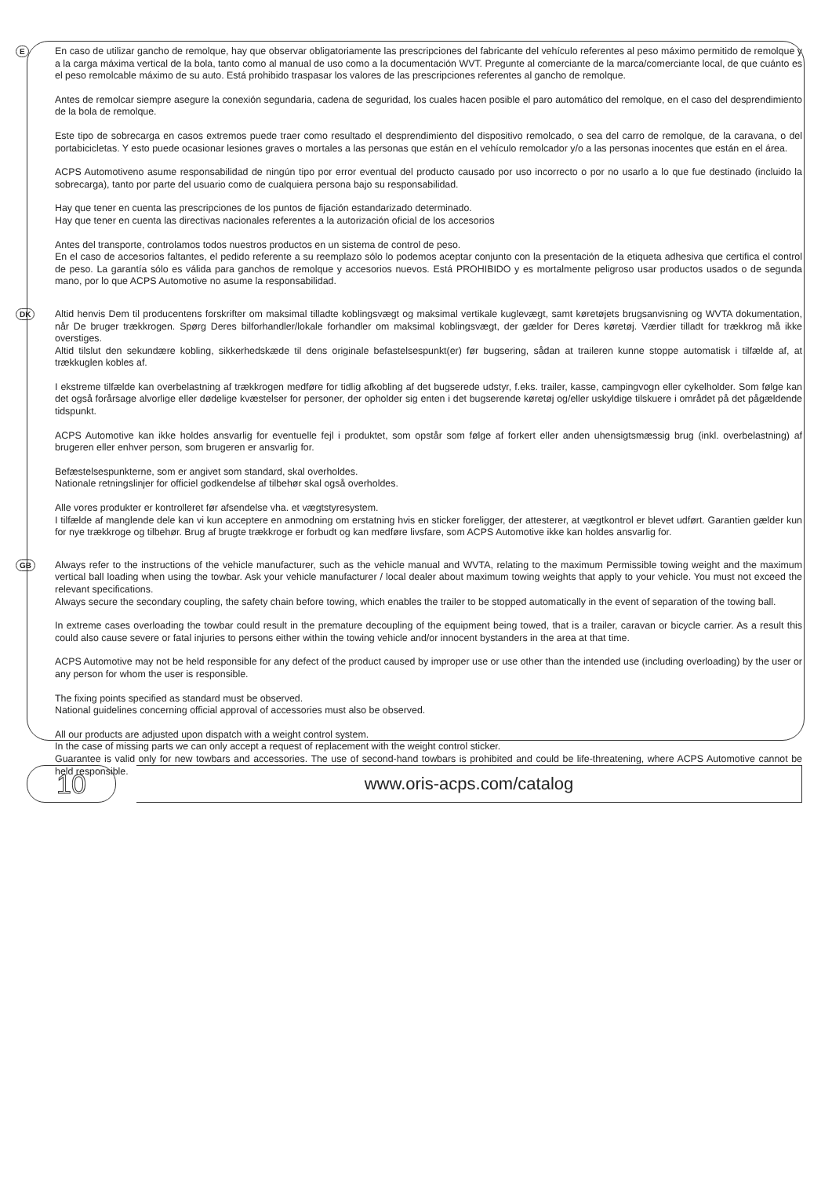E
En caso de utilizar gancho de remolque, hay que observar obligatoriamente las prescripciones del fabricante del vehículo referentes al peso máximo permitido de remolque y a la carga máxima vertical de la bola, tanto como al manual de uso como a la documentación WVT. Pregunte al comerciante de la marca/comerciante local, de que cuánto es el peso remolcable máximo de su auto. Está prohibido traspasar los valores de las prescripciones referentes al gancho de remolque.
Antes de remolcar siempre asegure la conexión segundaria, cadena de seguridad, los cuales hacen posible el paro automático del remolque, en el caso del desprendimiento de la bola de remolque.
Este tipo de sobrecarga en casos extremos puede traer como resultado el desprendimiento del dispositivo remolcado, o sea del carro de remolque, de la caravana, o del portabicicletas. Y esto puede ocasionar lesiones graves o mortales a las personas que están en el vehículo remolcador y/o a las personas inocentes que están en el área.
ACPS Automotiveno asume responsabilidad de ningún tipo por error eventual del producto causado por uso incorrecto o por no usarlo a lo que fue destinado (incluido la sobrecarga), tanto por parte del usuario como de cualquiera persona bajo su responsabilidad.
Hay que tener en cuenta las prescripciones de los puntos de fijación estandarizado determinado.
Hay que tener en cuenta las directivas nacionales referentes a la autorización oficial de los accesorios
Antes del transporte, controlamos todos nuestros productos en un sistema de control de peso.
En el caso de accesorios faltantes, el pedido referente a su reemplazo sólo lo podemos aceptar conjunto con la presentación de la etiqueta adhesiva que certifica el control de peso. La garantía sólo es válida para ganchos de remolque y accesorios nuevos. Está PROHIBIDO y es mortalmente peligroso usar productos usados o de segunda mano, por lo que ACPS Automotive no asume la responsabilidad.
DK
Altid henvis Dem til producentens forskrifter om maksimal tilladte koblingsvægt og maksimal vertikale kuglevægt, samt køretøjets brugsanvisning og WVTA dokumentation, når De bruger trækkrogen. Spørg Deres bilforhandler/lokale forhandler om maksimal koblingsvægt, der gælder for Deres køretøj. Værdier tilladt for trækkrog må ikke overstiges.
Altid tilslut den sekundære kobling, sikkerhedskæde til dens originale befastelsespunkt(er) før bugsering, sådan at traileren kunne stoppe automatisk i tilfælde af, at trækkuglen kobles af.
I ekstreme tilfælde kan overbelastning af trækkrogen medføre for tidlig afkobling af det bugserede udstyr, f.eks. trailer, kasse, campingvogn eller cykelholder. Som følge kan det også forårsage alvorlige eller dødelige kvæstelser for personer, der opholder sig enten i det bugserende køretøj og/eller uskyldige tilskuere i området på det pågældende tidspunkt.
ACPS Automotive kan ikke holdes ansvarlig for eventuelle fejl i produktet, som opstår som følge af forkert eller anden uhensigtsmæssig brug (inkl. overbelastning) af brugeren eller enhver person, som brugeren er ansvarlig for.
Befæstelsespunkterne, som er angivet som standard, skal overholdes.
Nationale retningslinjer for officiel godkendelse af tilbehør skal også overholdes.
Alle vores produkter er kontrolleret før afsendelse vha. et vægtstyresystem.
I tilfælde af manglende dele kan vi kun acceptere en anmodning om erstatning hvis en sticker foreligger, der attesterer, at vægtkontrol er blevet udført. Garantien gælder kun for nye trækkroge og tilbehør. Brug af brugte trækkroge er forbudt og kan medføre livsfare, som ACPS Automotive ikke kan holdes ansvarlig for.
GB
Always refer to the instructions of the vehicle manufacturer, such as the vehicle manual and WVTA, relating to the maximum Permissible towing weight and the maximum vertical ball loading when using the towbar. Ask your vehicle manufacturer / local dealer about maximum towing weights that apply to your vehicle. You must not exceed the relevant specifications.
Always secure the secondary coupling, the safety chain before towing, which enables the trailer to be stopped automatically in the event of separation of the towing ball.
In extreme cases overloading the towbar could result in the premature decoupling of the equipment being towed, that is a trailer, caravan or bicycle carrier. As a result this could also cause severe or fatal injuries to persons either within the towing vehicle and/or innocent bystanders in the area at that time.
ACPS Automotive may not be held responsible for any defect of the product caused by improper use or use other than the intended use (including overloading) by the user or any person for whom the user is responsible.
The fixing points specified as standard must be observed.
National guidelines concerning official approval of accessories must also be observed.
All our products are adjusted upon dispatch with a weight control system.
In the case of missing parts we can only accept a request of replacement with the weight control sticker.
Guarantee is valid only for new towbars and accessories. The use of second-hand towbars is prohibited and could be life-threatening, where ACPS Automotive cannot be held responsible.
10 www.oris-acps.com/catalog